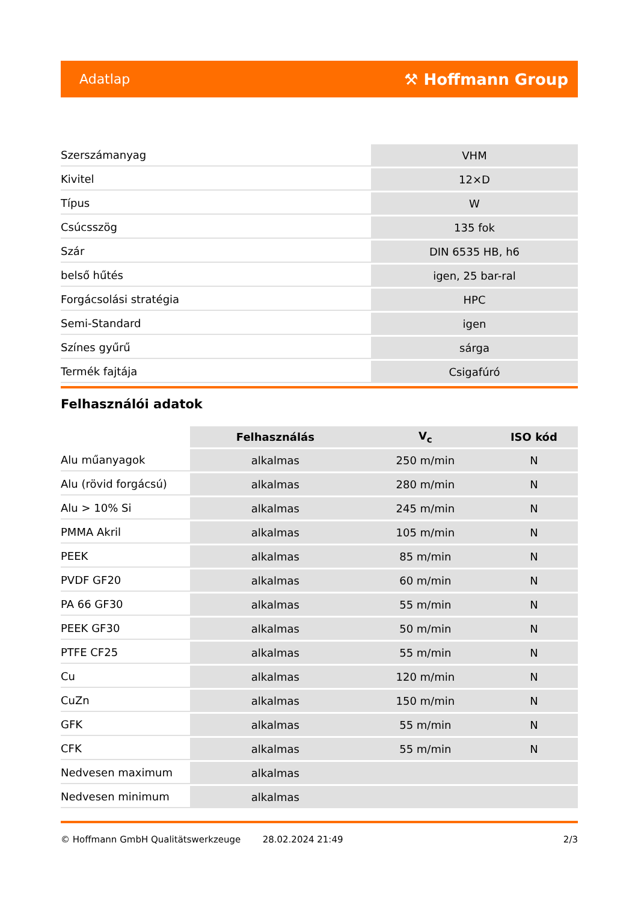Adatlap ⚒ Hoffmann Group
| Szerszámanyag | VHM |
| Kivitel | 12×D |
| Típus | W |
| Csúcsszög | 135 fok |
| Szár | DIN 6535 HB, h6 |
| belső hűtés | igen, 25 bar-ral |
| Forgácsolási stratégia | HPC |
| Semi-Standard | igen |
| Színes gyűrű | sárga |
| Termék fajtája | Csigafúró |
Felhasználói adatok
| | Felhasználás | V<sub>c</sub> | ISO kód |
| --- | --- | --- | --- |
| Alu műanyagok | alkalmas | 250 m/min | N |
| Alu (rövid forgácsú) | alkalmas | 280 m/min | N |
| Alu > 10% Si | alkalmas | 245 m/min | N |
| PMMA Akril | alkalmas | 105 m/min | N |
| PEEK | alkalmas | 85 m/min | N |
| PVDF GF20 | alkalmas | 60 m/min | N |
| PA 66 GF30 | alkalmas | 55 m/min | N |
| PEEK GF30 | alkalmas | 50 m/min | N |
| PTFE CF25 | alkalmas | 55 m/min | N |
| Cu | alkalmas | 120 m/min | N |
| CuZn | alkalmas | 150 m/min | N |
| GFK | alkalmas | 55 m/min | N |
| CFK | alkalmas | 55 m/min | N |
| Nedvesen maximum | alkalmas | | |
| Nedvesen minimum | alkalmas | | |
© Hoffmann GmbH Qualitätswerkzeuge 28.02.2024 21:49 2/3